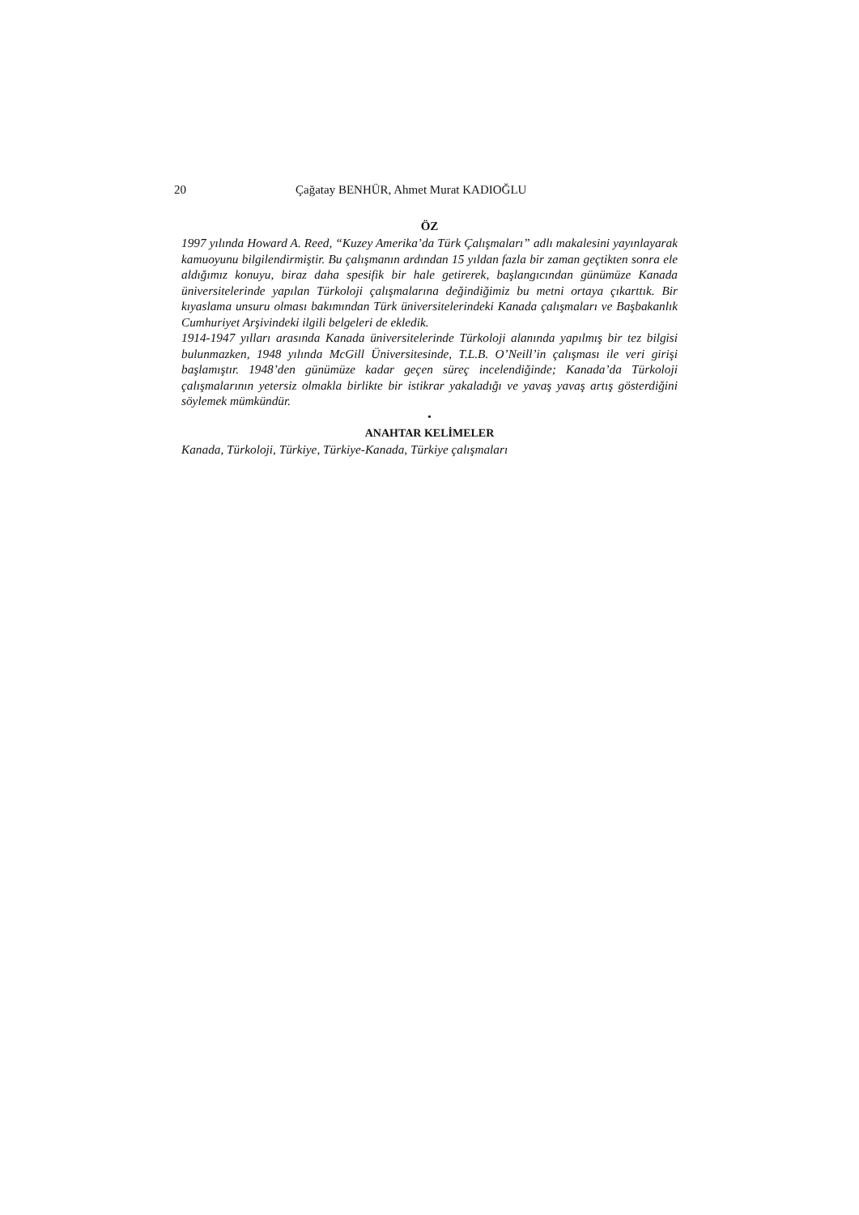20 Çağatay BENHÜR, Ahmet Murat KADIOĞLU
ÖZ
1997 yılında Howard A. Reed, “Kuzey Amerika’da Türk Çalışmaları” adlı makalesini yayınlayarak kamuoyunu bilgilendirmiştir. Bu çalışmanın ardından 15 yıldan fazla bir zaman geçtikten sonra ele aldığımız konuyu, biraz daha spesifik bir hale getirerek, başlangıcından günümüze Kanada üniversitelerinde yapılan Türkoloji çalışmalarına değindiğimiz bu metni ortaya çıkarttık. Bir kıyaslama unsuru olması bakımından Türk üniversitelerindeki Kanada çalışmaları ve Başbakanlık Cumhuriyet Arşivindeki ilgili belgeleri de ekledik.
1914-1947 yılları arasında Kanada üniversitelerinde Türkoloji alanında yapılmış bir tez bilgisi bulunmazken, 1948 yılında McGill Üniversitesinde, T.L.B. O’Neill’in çalışması ile veri girişi başlamıştır. 1948’den günümüze kadar geçen süreç incelendiğinde; Kanada’da Türkoloji çalışmalarının yetersiz olmakla birlikte bir istikrar yakaladığı ve yavaş yavaş artış gösterdiğini söylemek mümkündür.
•
ANAHTAR KELİMELER
Kanada, Türkoloji, Türkiye, Türkiye-Kanada, Türkiye çalışmaları